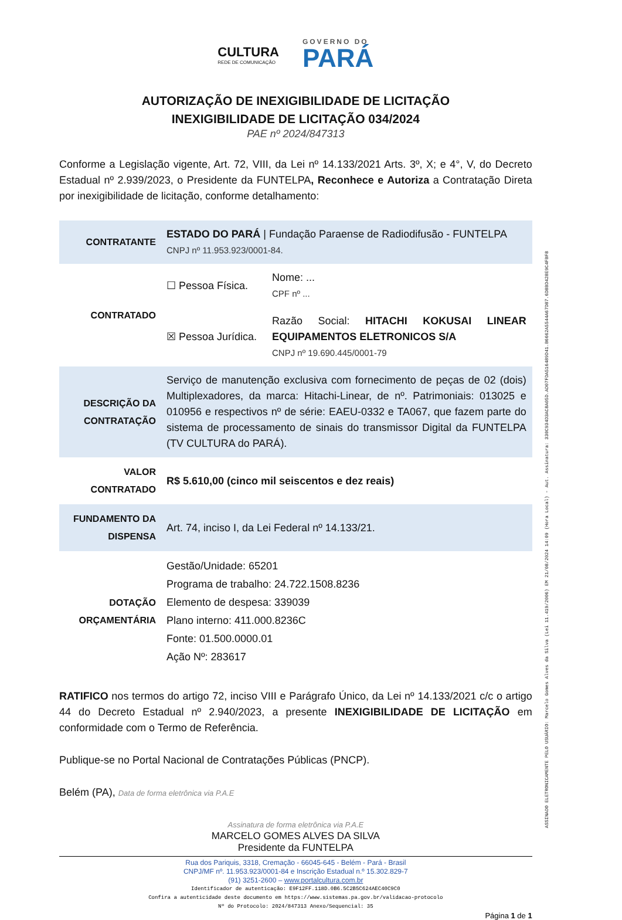CULTURA
REDE DE COMUNICAÇÃO
GOVERNO DO
PARÁ
AUTORIZAÇÃO DE INEXIGIBILIDADE DE LICITAÇÃO
INEXIGIBILIDADE DE LICITAÇÃO 034/2024
PAE nº 2024/847313
Conforme a Legislação vigente, Art. 72, VIII, da Lei nº 14.133/2021 Arts. 3º, X; e 4°, V, do Decreto Estadual nº 2.939/2023, o Presidente da FUNTELPA, Reconhece e Autoriza a Contratação Direta por inexigibilidade de licitação, conforme detalhamento:
| CONTRATANTE | ESTADO DO PARÁ / Fundação Paraense de Radiodifusão - FUNTELPA CNPJ nº 11.953.923/0001-84. | |
| CONTRATADO | ☐ Pessoa Física. | Nome: ... CPF nº ... |
| | ☒ Pessoa Jurídica. | Razão Social: HITACHI KOKUSAI LINEAR EQUIPAMENTOS ELETRONICOS S/A CNPJ nº 19.690.445/0001-79 |
| DESCRIÇÃO DA CONTRATAÇÃO | Serviço de manutenção exclusiva com fornecimento de peças de 02 (dois) Multiplexadores, da marca: Hitachi-Linear, de nº. Patrimoniais: 013025 e 010956 e respectivos nº de série: EAEU-0332 e TA067, que fazem parte do sistema de processamento de sinais do transmissor Digital da FUNTELPA (TV CULTURA do PARÁ). | |
| VALOR CONTRATADO | R$ 5.610,00 (cinco mil seiscentos e dez reais) | |
| FUNDAMENTO DA DISPENSA | Art. 74, inciso I, da Lei Federal nº 14.133/21. | |
| DOTAÇÃO ORÇAMENTÁRIA | Gestão/Unidade: 65201 Programa de trabalho: 24.722.1508.8236 Elemento de despesa: 339039 Plano interno: 411.000.8236C Fonte: 01.500.0000.01 Ação Nº: 283617 | |
RATIFICO nos termos do artigo 72, inciso VIII e Parágrafo Único, da Lei nº 14.133/2021 c/c o artigo 44 do Decreto Estadual nº 2.940/2023, a presente INEXIGIBILIDADE DE LICITAÇÃO em conformidade com o Termo de Referência.
Publique-se no Portal Nacional de Contratações Públicas (PNCP).
Belém (PA), Data de forma eletrônica via P.A.E
Assinatura de forma eletrônica via P.A.E
MARCELO GOMES ALVES DA SILVA
Presidente da FUNTELPA
Rua dos Pariquis, 3318, Cremação - 66045-645 - Belém - Pará - Brasil
CNPJ/MF nº. 11.953.923/0001-84 e Inscrição Estadual n.º 15.302.829-7
(91) 3251-2600 – www.portalcultura.com.br
Identificador de autenticação: E9F12FF.118D.0B6.5C2B5C624AEC40C9C0
Confira a autenticidade deste documento em https://www.sistemas.pa.gov.br/validacao-protocolo
Nº do Protocolo: 2024/847313 Anexo/Sequencial: 35
Página 1 de 1
ASSINADO ELETRONICAMENTE PELO USUÁRIO: Marcelo Gomes Alves da Silva (Lei 11.419/2006) EM 21/08/2024 14:09 (Hora Local) - Aut. Assinatura: 330C934D3AC8A05D.AD07FDA516489D41.B6662A5544A67D87.6D8BD428E9C4FBF8